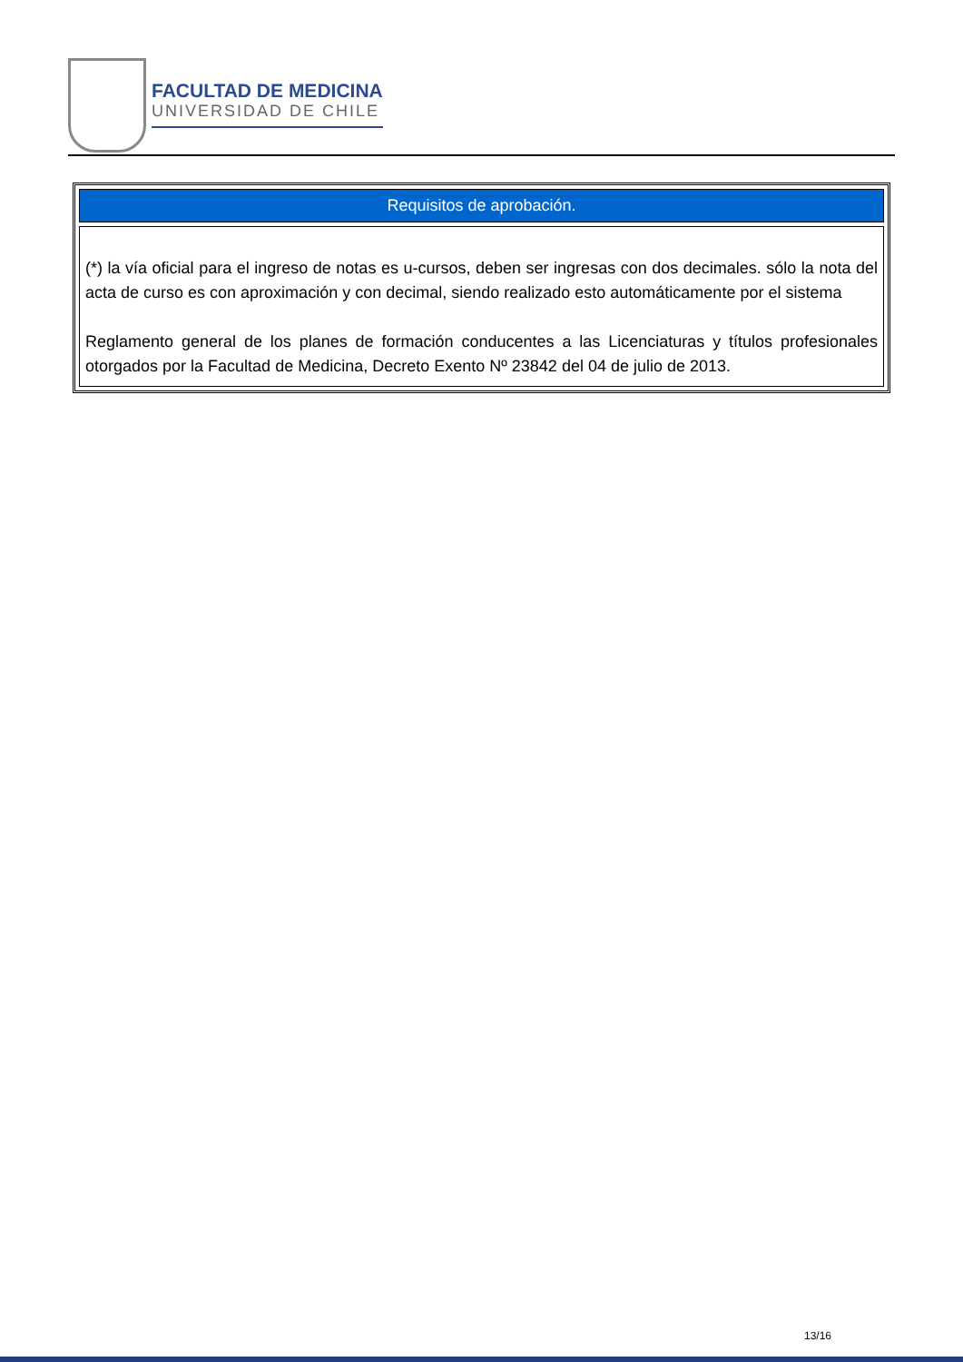FACULTAD DE MEDICINA
UNIVERSIDAD DE CHILE
| Requisitos de aprobación. |
| --- |
| (*) la vía oficial para el ingreso de notas es u-cursos, deben ser ingresas con dos decimales. sólo la nota del acta de curso es con aproximación y con decimal, siendo realizado esto automáticamente por el sistema Reglamento general de los planes de formación conducentes a las Licenciaturas y títulos profesionales otorgados por la Facultad de Medicina, Decreto Exento Nº 23842 del 04 de julio de 2013. |
13/16